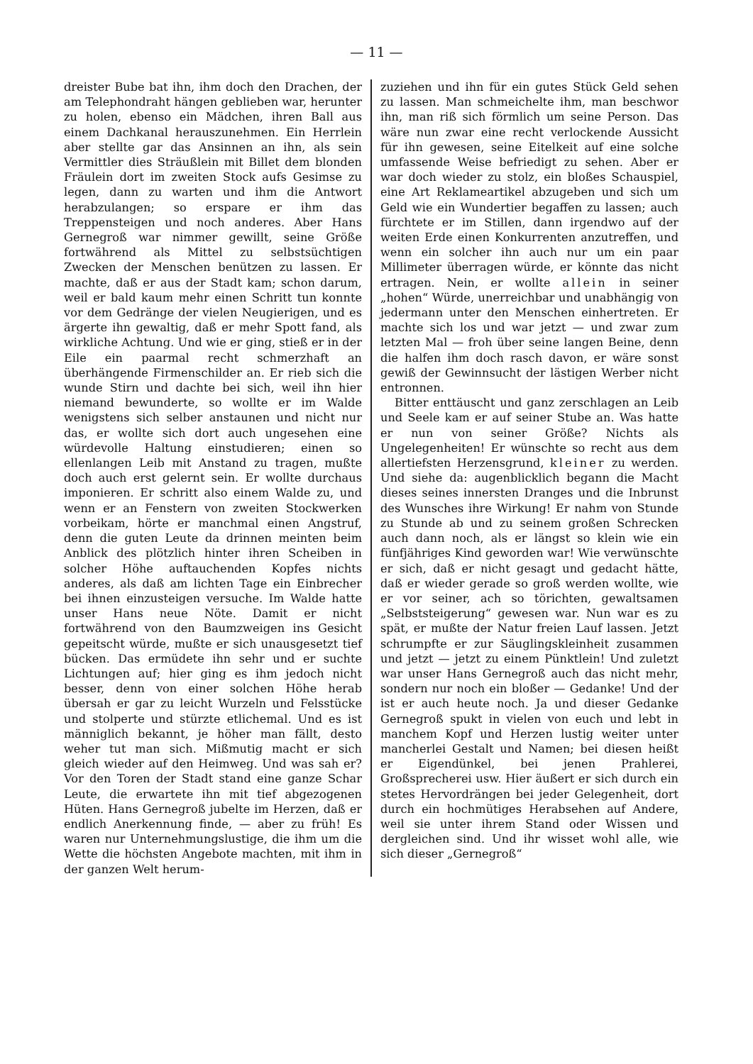— 11 —
dreister Bube bat ihn, ihm doch den Drachen, der am Telephondraht hängen geblieben war, herunter zu holen, ebenso ein Mädchen, ihren Ball aus einem Dachkanal herauszunehmen. Ein Herrlein aber stellte gar das Ansinnen an ihn, als sein Vermittler dies Sträußlein mit Billet dem blonden Fräulein dort im zweiten Stock aufs Gesimse zu legen, dann zu warten und ihm die Antwort herabzulangen; so erspare er ihm das Treppensteigen und noch anderes. Aber Hans Gernegroß war nimmer gewillt, seine Größe fortwährend als Mittel zu selbstsüchtigen Zwecken der Menschen benützen zu lassen. Er machte, daß er aus der Stadt kam; schon darum, weil er bald kaum mehr einen Schritt tun konnte vor dem Gedränge der vielen Neugierigen, und es ärgerte ihn gewaltig, daß er mehr Spott fand, als wirkliche Achtung. Und wie er ging, stieß er in der Eile ein paarmal recht schmerzhaft an überhängende Firmenschilder an. Er rieb sich die wunde Stirn und dachte bei sich, weil ihn hier niemand bewunderte, so wollte er im Walde wenigstens sich selber anstaunen und nicht nur das, er wollte sich dort auch ungesehen eine würdevolle Haltung einstudieren; einen so ellenlangen Leib mit Anstand zu tragen, mußte doch auch erst gelernt sein. Er wollte durchaus imponieren. Er schritt also einem Walde zu, und wenn er an Fenstern von zweiten Stockwerken vorbeikam, hörte er manchmal einen Angstruf, denn die guten Leute da drinnen meinten beim Anblick des plötzlich hinter ihren Scheiben in solcher Höhe auftauchenden Kopfes nichts anderes, als daß am lichten Tage ein Einbrecher bei ihnen einzusteigen versuche. Im Walde hatte unser Hans neue Nöte. Damit er nicht fortwährend von den Baumzweigen ins Gesicht gepeitscht würde, mußte er sich unausgesetzt tief bücken. Das ermüdete ihn sehr und er suchte Lichtungen auf; hier ging es ihm jedoch nicht besser, denn von einer solchen Höhe herab übersah er gar zu leicht Wurzeln und Felsstücke und stolperte und stürzte etlichemal. Und es ist männiglich bekannt, je höher man fällt, desto weher tut man sich. Mißmutig macht er sich gleich wieder auf den Heimweg. Und was sah er? Vor den Toren der Stadt stand eine ganze Schar Leute, die erwartete ihn mit tief abgezogenen Hüten. Hans Gernegroß jubelte im Herzen, daß er endlich Anerkennung finde, — aber zu früh! Es waren nur Unternehmungslustige, die ihm um die Wette die höchsten Angebote machten, mit ihm in der ganzen Welt herum-
zuziehen und ihn für ein gutes Stück Geld sehen zu lassen. Man schmeichelte ihm, man beschwor ihn, man riß sich förmlich um seine Person. Das wäre nun zwar eine recht verlockende Aussicht für ihn gewesen, seine Eitelkeit auf eine solche umfassende Weise befriedigt zu sehen. Aber er war doch wieder zu stolz, ein bloßes Schauspiel, eine Art Reklameartikel abzugeben und sich um Geld wie ein Wundertier begaffen zu lassen; auch fürchtete er im Stillen, dann irgendwo auf der weiten Erde einen Konkurrenten anzutreffen, und wenn ein solcher ihn auch nur um ein paar Millimeter überragen würde, er könnte das nicht ertragen. Nein, er wollte allein in seiner „hohen“ Würde, unerreichbar und unabhängig von jedermann unter den Menschen einhertreten. Er machte sich los und war jetzt — und zwar zum letzten Mal — froh über seine langen Beine, denn die halfen ihm doch rasch davon, er wäre sonst gewiß der Gewinnsucht der lästigen Werber nicht entronnen.
Bitter enttäuscht und ganz zerschlagen an Leib und Seele kam er auf seiner Stube an. Was hatte er nun von seiner Größe? Nichts als Ungelegenheiten! Er wünschte so recht aus dem allertiefsten Herzensgrund, kleiner zu werden. Und siehe da: augenblicklich begann die Macht dieses seines innersten Dranges und die Inbrunst des Wunsches ihre Wirkung! Er nahm von Stunde zu Stunde ab und zu seinem großen Schrecken auch dann noch, als er längst so klein wie ein fünfjähriges Kind geworden war! Wie verwünschte er sich, daß er nicht gesagt und gedacht hätte, daß er wieder gerade so groß werden wollte, wie er vor seiner, ach so törichten, gewaltsamen „Selbststeigerung“ gewesen war. Nun war es zu spät, er mußte der Natur freien Lauf lassen. Jetzt schrumpfte er zur Säuglingskleinheit zusammen und jetzt — jetzt zu einem Pünktlein! Und zuletzt war unser Hans Gernegroß auch das nicht mehr, sondern nur noch ein bloßer — Gedanke! Und der ist er auch heute noch. Ja und dieser Gedanke Gernegroß spukt in vielen von euch und lebt in manchem Kopf und Herzen lustig weiter unter mancherlei Gestalt und Namen; bei diesen heißt er Eigendünkel, bei jenen Prahlerei, Großsprecherei usw. Hier äußert er sich durch ein stetes Hervordrängen bei jeder Gelegenheit, dort durch ein hochmütiges Herabsehen auf Andere, weil sie unter ihrem Stand oder Wissen und dergleichen sind. Und ihr wisset wohl alle, wie sich dieser „Gernegroß“